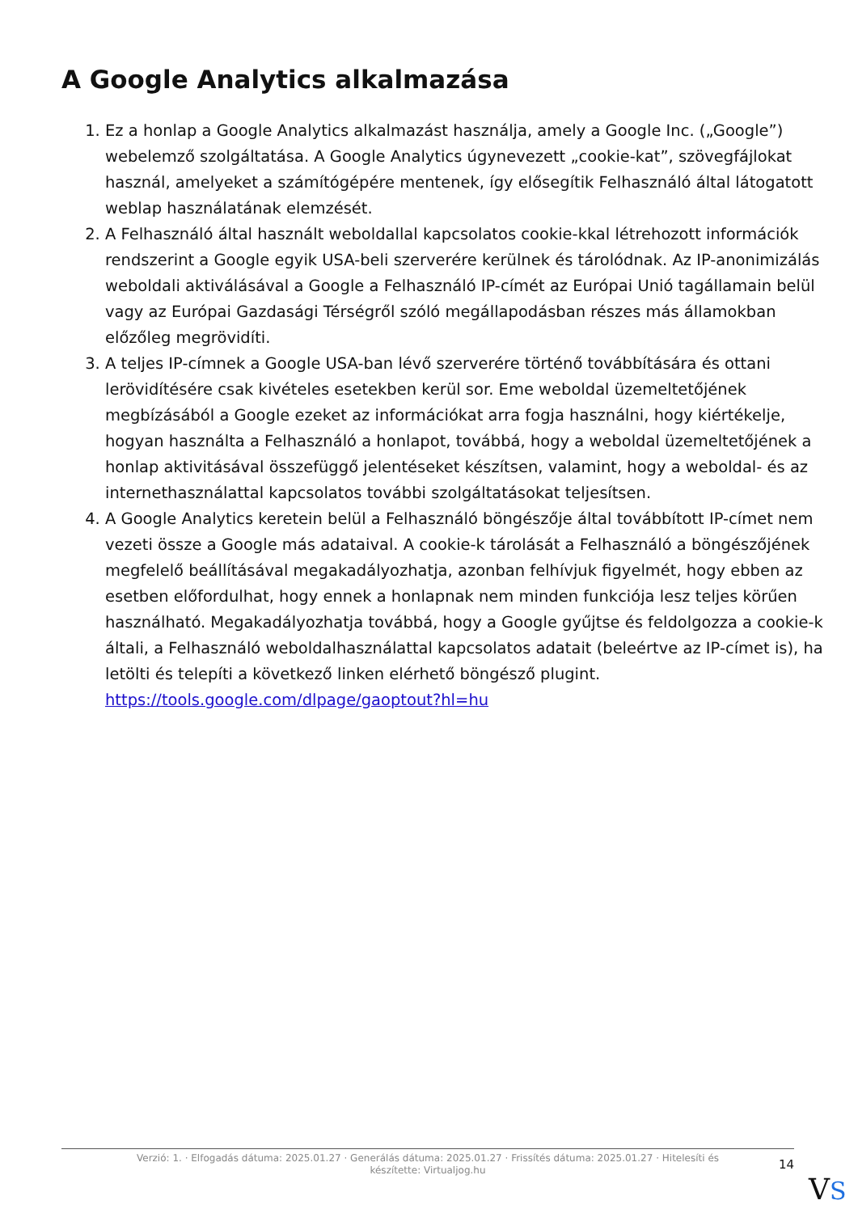A Google Analytics alkalmazása
1. Ez a honlap a Google Analytics alkalmazást használja, amely a Google Inc. („Google”) webelemző szolgáltatása. A Google Analytics úgynevezett „cookie-kat”, szövegfájlokat használ, amelyeket a számítógépére mentenek, így elősegítik Felhasználó által látogatott weblap használatának elemzését.
2. A Felhasználó által használt weboldallal kapcsolatos cookie-kkal létrehozott információk rendszerint a Google egyik USA-beli szerverére kerülnek és tárolódnak. Az IP-anonimizálás weboldali aktiválásával a Google a Felhasználó IP-címét az Európai Unió tagállamain belül vagy az Európai Gazdasági Térségről szóló megállapodásban részes más államokban előzőleg megrövidíti.
3. A teljes IP-címnek a Google USA-ban lévő szerverére történő továbbítására és ottani lerövidítésére csak kivételes esetekben kerül sor. Eme weboldal üzemeltetőjének megbízásából a Google ezeket az információkat arra fogja használni, hogy kiértékelje, hogyan használta a Felhasználó a honlapot, továbbá, hogy a weboldal üzemeltetőjének a honlap aktivitásával összefüggő jelentéseket készítsen, valamint, hogy a weboldal- és az internethasználattal kapcsolatos további szolgáltatásokat teljesítsen.
4. A Google Analytics keretein belül a Felhasználó böngészője által továbbított IP-címet nem vezeti össze a Google más adataival. A cookie-k tárolását a Felhasználó a böngészőjének megfelelő beállításával megakadályozhatja, azonban felhívjuk figyelmét, hogy ebben az esetben előfordulhat, hogy ennek a honlapnak nem minden funkciója lesz teljes körűen használható. Megakadályozhatja továbbá, hogy a Google gyűjtse és feldolgozza a cookie-k általi, a Felhasználó weboldalhasználattal kapcsolatos adatait (beleértve az IP-címet is), ha letölti és telepíti a következő linken elérhető böngésző plugint. https://tools.google.com/dlpage/gaoptout?hl=hu
Verzió: 1. · Elfogadás dátuma: 2025.01.27 · Generálás dátuma: 2025.01.27 · Frissítés dátuma: 2025.01.27 · Hitelesíti és készítette: Virtualjog.hu
14
VS